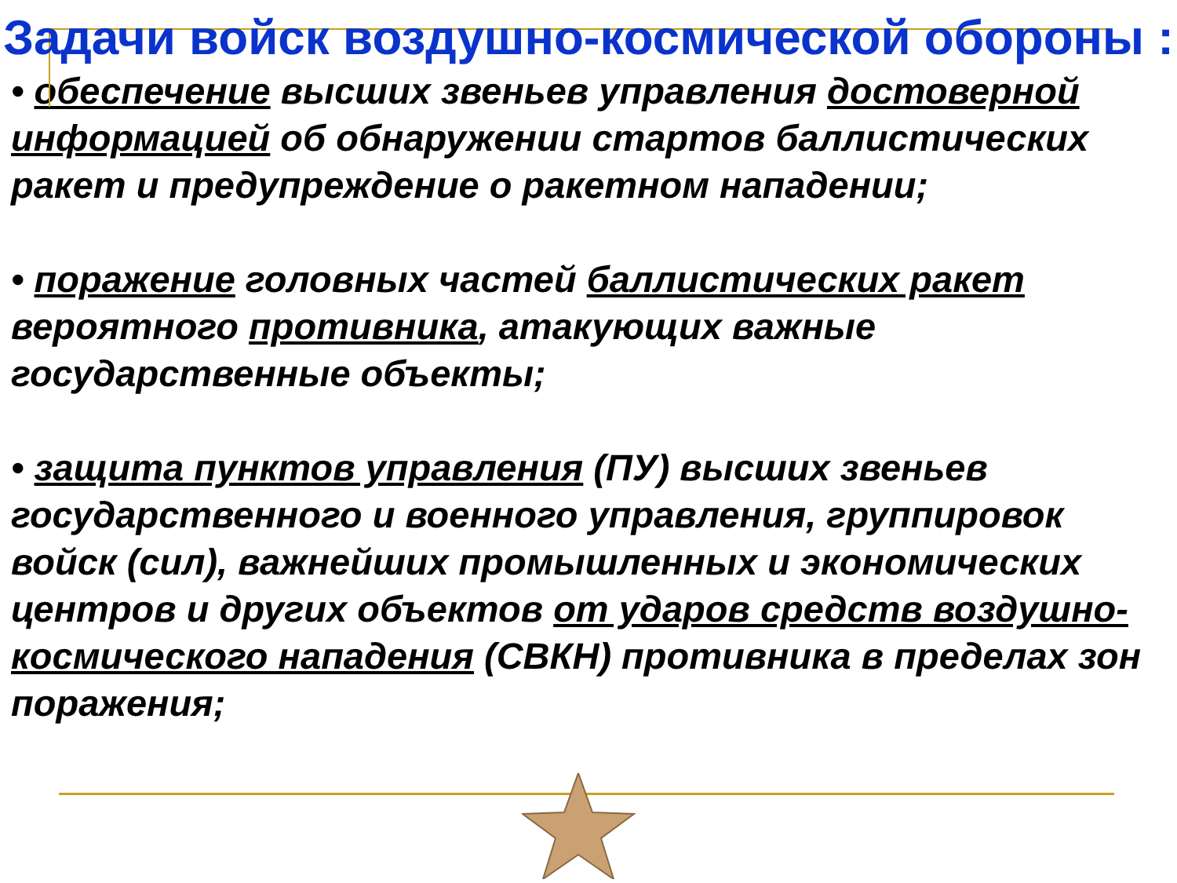Задачи войск воздушно-космической обороны :
• обеспечение высших звеньев управления достоверной информацией об обнаружении стартов баллистических ракет и предупреждение о ракетном нападении;
• поражение головных частей баллистических ракет вероятного противника, атакующих важные государственные объекты;
• защита пунктов управления (ПУ) высших звеньев государственного и военного управления, группировок войск (сил), важнейших промышленных и экономических центров и других объектов от ударов средств воздушно-космического нападения (СВКН) противника в пределах зон поражения;